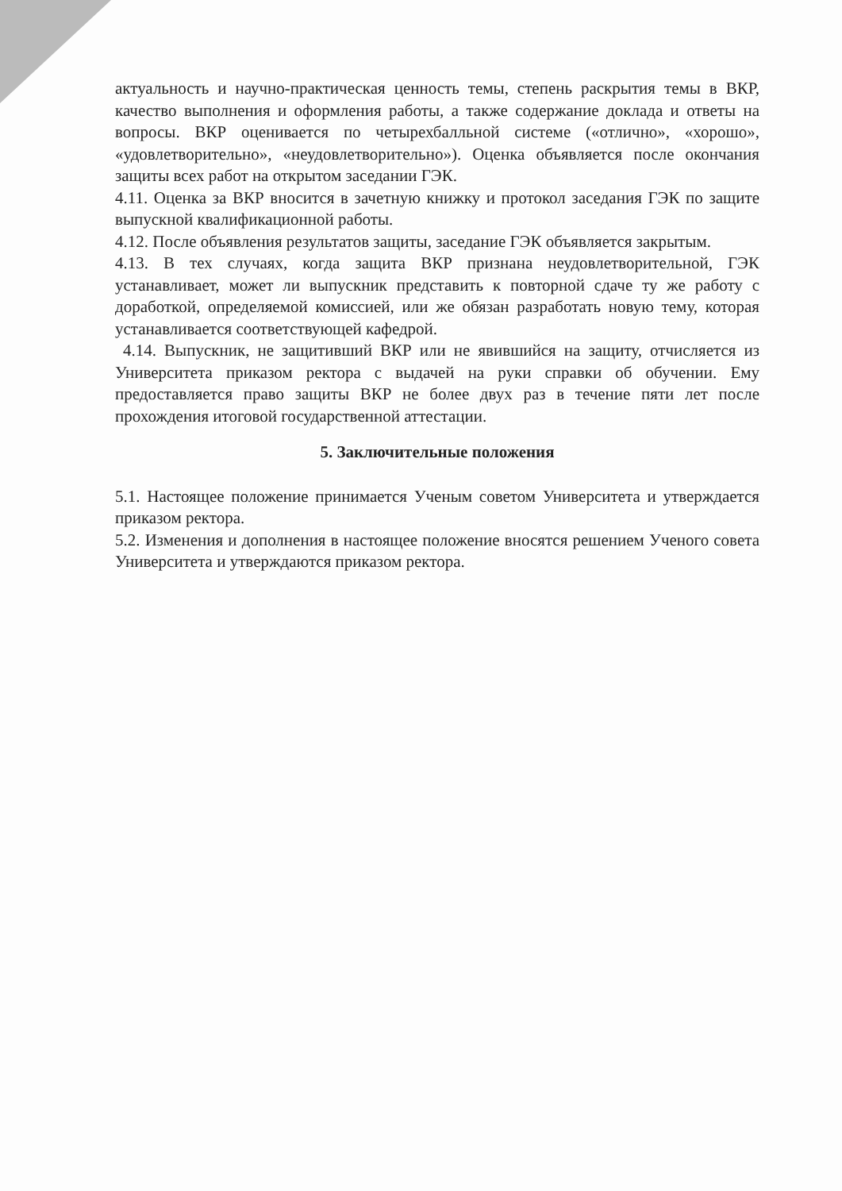актуальность и научно-практическая ценность темы, степень раскрытия темы в ВКР, качество выполнения и оформления работы, а также содержание доклада и ответы на вопросы. ВКР оценивается по четырехбалльной системе («отлично», «хорошо», «удовлетворительно», «неудовлетворительно»). Оценка объявляется после окончания защиты всех работ на открытом заседании ГЭК.
4.11. Оценка за ВКР вносится в зачетную книжку и протокол заседания ГЭК по защите выпускной квалификационной работы.
4.12. После объявления результатов защиты, заседание ГЭК объявляется закрытым.
4.13. В тех случаях, когда защита ВКР признана неудовлетворительной, ГЭК устанавливает, может ли выпускник представить к повторной сдаче ту же работу с доработкой, определяемой комиссией, или же обязан разработать новую тему, которая устанавливается соответствующей кафедрой.
4.14. Выпускник, не защитивший ВКР или не явившийся на защиту, отчисляется из Университета приказом ректора с выдачей на руки справки об обучении. Ему предоставляется право защиты ВКР не более двух раз в течение пяти лет после прохождения итоговой государственной аттестации.
5. Заключительные положения
5.1. Настоящее положение принимается Ученым советом Университета и утверждается приказом ректора.
5.2. Изменения и дополнения в настоящее положение вносятся решением Ученого совета Университета и утверждаются приказом ректора.